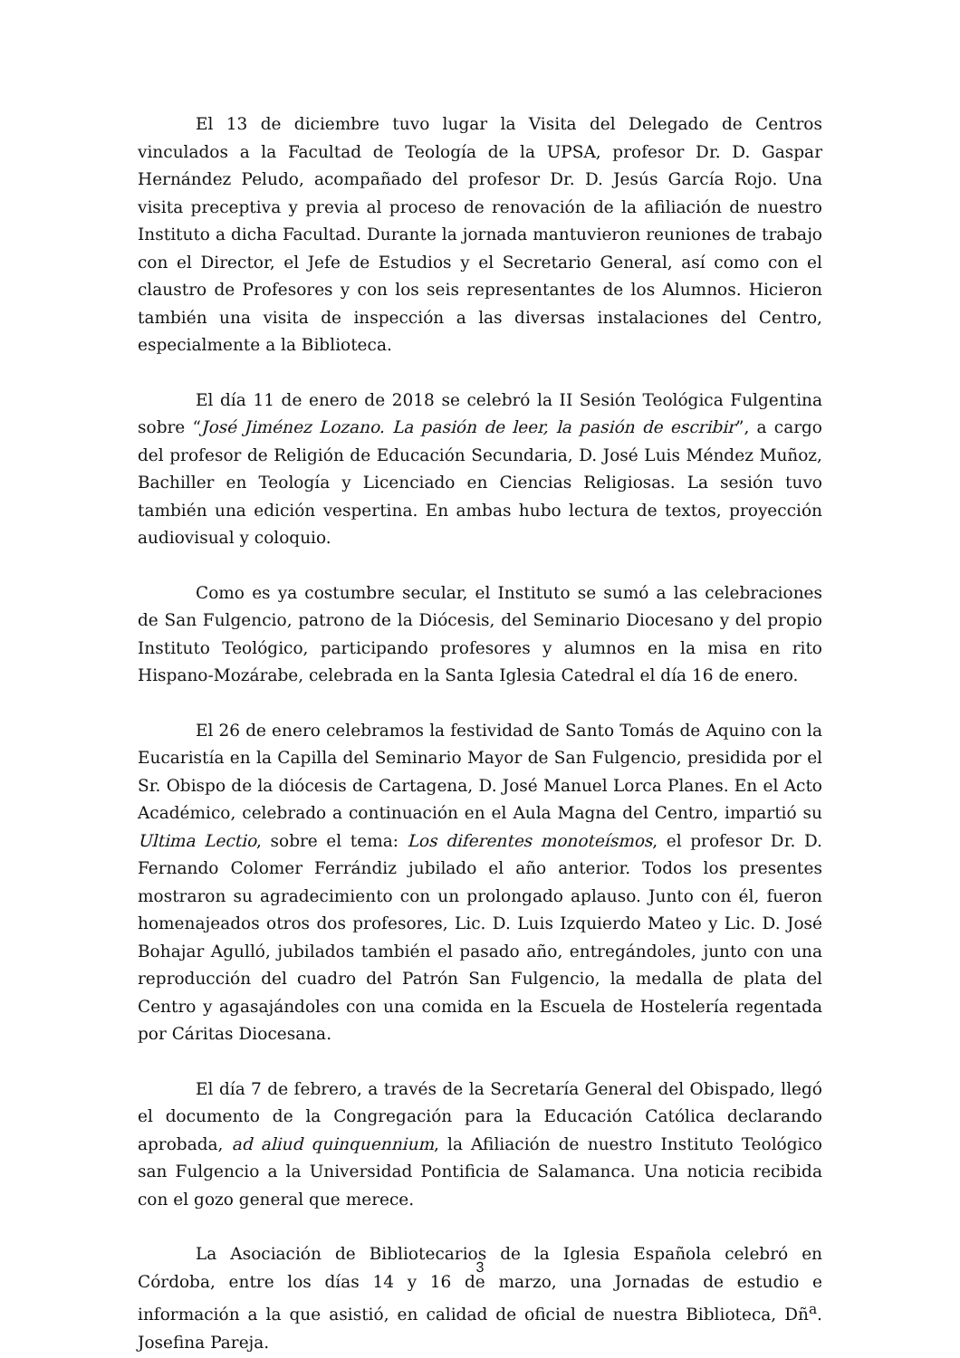El 13 de diciembre tuvo lugar la Visita del Delegado de Centros vinculados a la Facultad de Teología de la UPSA, profesor Dr. D. Gaspar Hernández Peludo, acompañado del profesor Dr. D. Jesús García Rojo. Una visita preceptiva y previa al proceso de renovación de la afiliación de nuestro Instituto a dicha Facultad. Durante la jornada mantuvieron reuniones de trabajo con el Director, el Jefe de Estudios y el Secretario General, así como con el claustro de Profesores y con los seis representantes de los Alumnos. Hicieron también una visita de inspección a las diversas instalaciones del Centro, especialmente a la Biblioteca.
El día 11 de enero de 2018 se celebró la II Sesión Teológica Fulgentina sobre “José Jiménez Lozano. La pasión de leer, la pasión de escribir”, a cargo del profesor de Religión de Educación Secundaria, D. José Luis Méndez Muñoz, Bachiller en Teología y Licenciado en Ciencias Religiosas. La sesión tuvo también una edición vespertina. En ambas hubo lectura de textos, proyección audiovisual y coloquio.
Como es ya costumbre secular, el Instituto se sumó a las celebraciones de San Fulgencio, patrono de la Diócesis, del Seminario Diocesano y del propio Instituto Teológico, participando profesores y alumnos en la misa en rito Hispano-Mozárabe, celebrada en la Santa Iglesia Catedral el día 16 de enero.
El 26 de enero celebramos la festividad de Santo Tomás de Aquino con la Eucaristía en la Capilla del Seminario Mayor de San Fulgencio, presidida por el Sr. Obispo de la diócesis de Cartagena, D. José Manuel Lorca Planes. En el Acto Académico, celebrado a continuación en el Aula Magna del Centro, impartió su Ultima Lectio, sobre el tema: Los diferentes monoteísmos, el profesor Dr. D. Fernando Colomer Ferrándiz jubilado el año anterior. Todos los presentes mostraron su agradecimiento con un prolongado aplauso. Junto con él, fueron homenajeados otros dos profesores, Lic. D. Luis Izquierdo Mateo y Lic. D. José Bohajar Agulló, jubilados también el pasado año, entregándoles, junto con una reproducción del cuadro del Patrón San Fulgencio, la medalla de plata del Centro y agasajándoles con una comida en la Escuela de Hostelería regentada por Cáritas Diocesana.
El día 7 de febrero, a través de la Secretaría General del Obispado, llegó el documento de la Congregación para la Educación Católica declarando aprobada, ad aliud quinquennium, la Afiliación de nuestro Instituto Teológico san Fulgencio a la Universidad Pontificia de Salamanca. Una noticia recibida con el gozo general que merece.
La Asociación de Bibliotecarios de la Iglesia Española celebró en Córdoba, entre los días 14 y 16 de marzo, una Jornadas de estudio e información a la que asistió, en calidad de oficial de nuestra Biblioteca, Dñ<sup>a</sup>. Josefina Pareja.
3